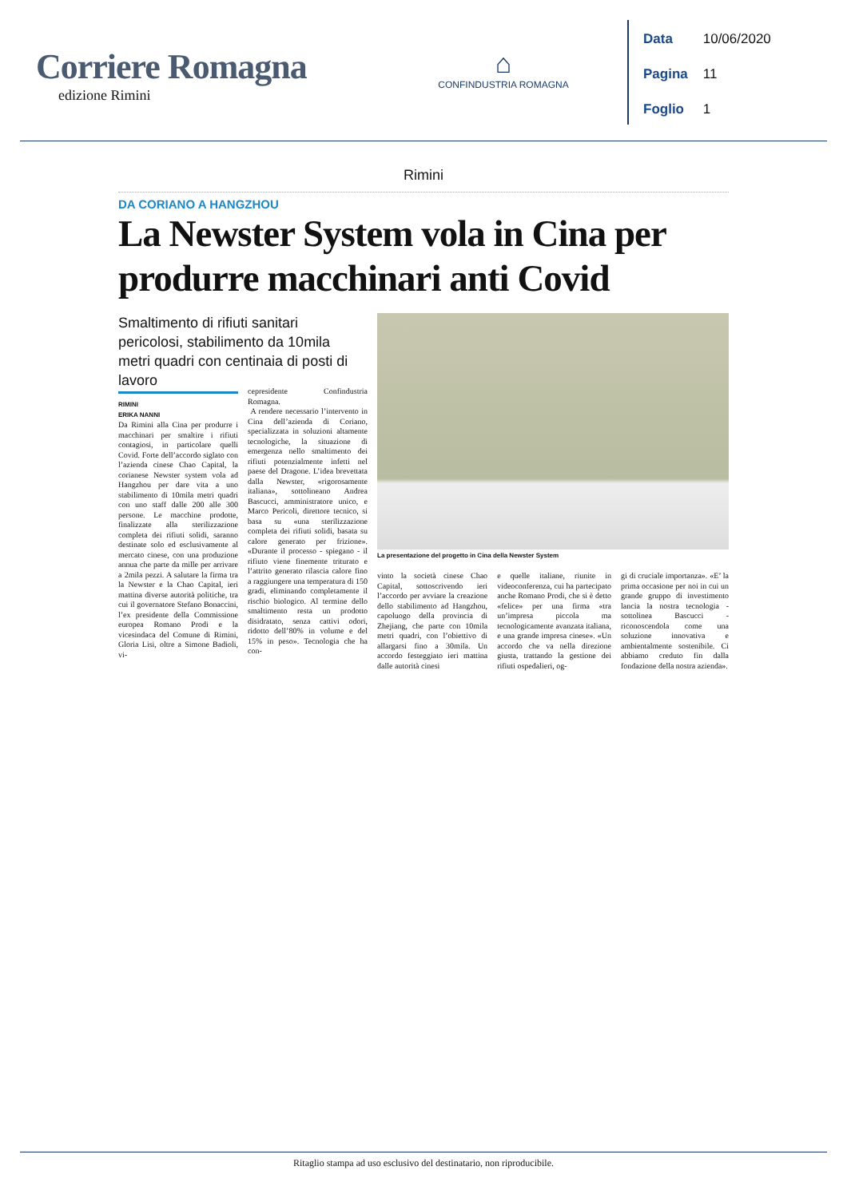Corriere Romagna
edizione Rimini
⌂
CONFINDUSTRIA ROMAGNA
Data 10/06/2020
Pagina 11
Foglio 1
Rimini
DA CORIANO A HANGZHOU
La Newster System vola in Cina per produrre macchinari anti Covid
Smaltimento di rifiuti sanitari pericolosi, stabilimento da 10mila metri quadri con centinaia di posti di lavoro
La presentazione del progetto in Cina della Newster System
RIMINI
ERIKA NANNI
Da Rimini alla Cina per produrre i macchinari per smaltire i rifiuti contagiosi, in particolare quelli Covid. Forte dell’accordo siglato con l’azienda cinese Chao Capital, la corianese Newster system vola ad Hangzhou per dare vita a uno stabilimento di 10mila metri quadri con uno staff dalle 200 alle 300 persone. Le macchine prodotte, finalizzate alla sterilizzazione completa dei rifiuti solidi, saranno destinate solo ed esclusivamente al mercato cinese, con una produzione annua che parte da mille per arrivare a 2mila pezzi. A salutare la firma tra la Newster e la Chao Capital, ieri mattina diverse autorità politiche, tra cui il governatore Stefano Bonaccini, l’ex presidente della Commissione europea Romano Prodi e la vicesindaca del Comune di Rimini, Gloria Lisi, oltre a Simone Badioli, vi-
cepresidente Confindustria Romagna.
A rendere necessario l’intervento in Cina dell’azienda di Coriano, specializzata in soluzioni altamente tecnologiche, la situazione di emergenza nello smaltimento dei rifiuti potenzialmente infetti nel paese del Dragone. L’idea brevettata dalla Newster, «rigorosamente italiana», sottolineano Andrea Bascucci, amministratore unico, e Marco Pericoli, direttore tecnico, si basa su «una sterilizzazione completa dei rifiuti solidi, basata su calore generato per frizione». «Durante il processo - spiegano - il rifiuto viene finemente triturato e l’attrito generato rilascia calore fino a raggiungere una temperatura di 150 gradi, eliminando completamente il rischio biologico. Al termine dello smaltimento resta un prodotto disidratato, senza cattivi odori, ridotto dell’80% in volume e del 15% in peso». Tecnologia che ha con-
vinto la società cinese Chao Capital, sottoscrivendo ieri l’accordo per avviare la creazione dello stabilimento ad Hangzhou, capoluogo della provincia di Zhejiang, che parte con 10mila metri quadri, con l’obiettivo di allargarsi fino a 30mila. Un accordo festeggiato ieri mattina dalle autorità cinesi
e quelle italiane, riunite in videoconferenza, cui ha partecipato anche Romano Prodi, che si è detto «felice» per una firma «tra un’impresa piccola ma tecnologicamente avanzata italiana, e una grande impresa cinese». «Un accordo che va nella direzione giusta, trattando la gestione dei rifiuti ospedalieri, og-
gi di cruciale importanza». «E’ la prima occasione per noi in cui un grande gruppo di investimento lancia la nostra tecnologia - sottolinea Bascucci - riconoscendola come una soluzione innovativa e ambientalmente sostenibile. Ci abbiamo creduto fin dalla fondazione della nostra azienda».
Ritaglio stampa ad uso esclusivo del destinatario, non riproducibile.